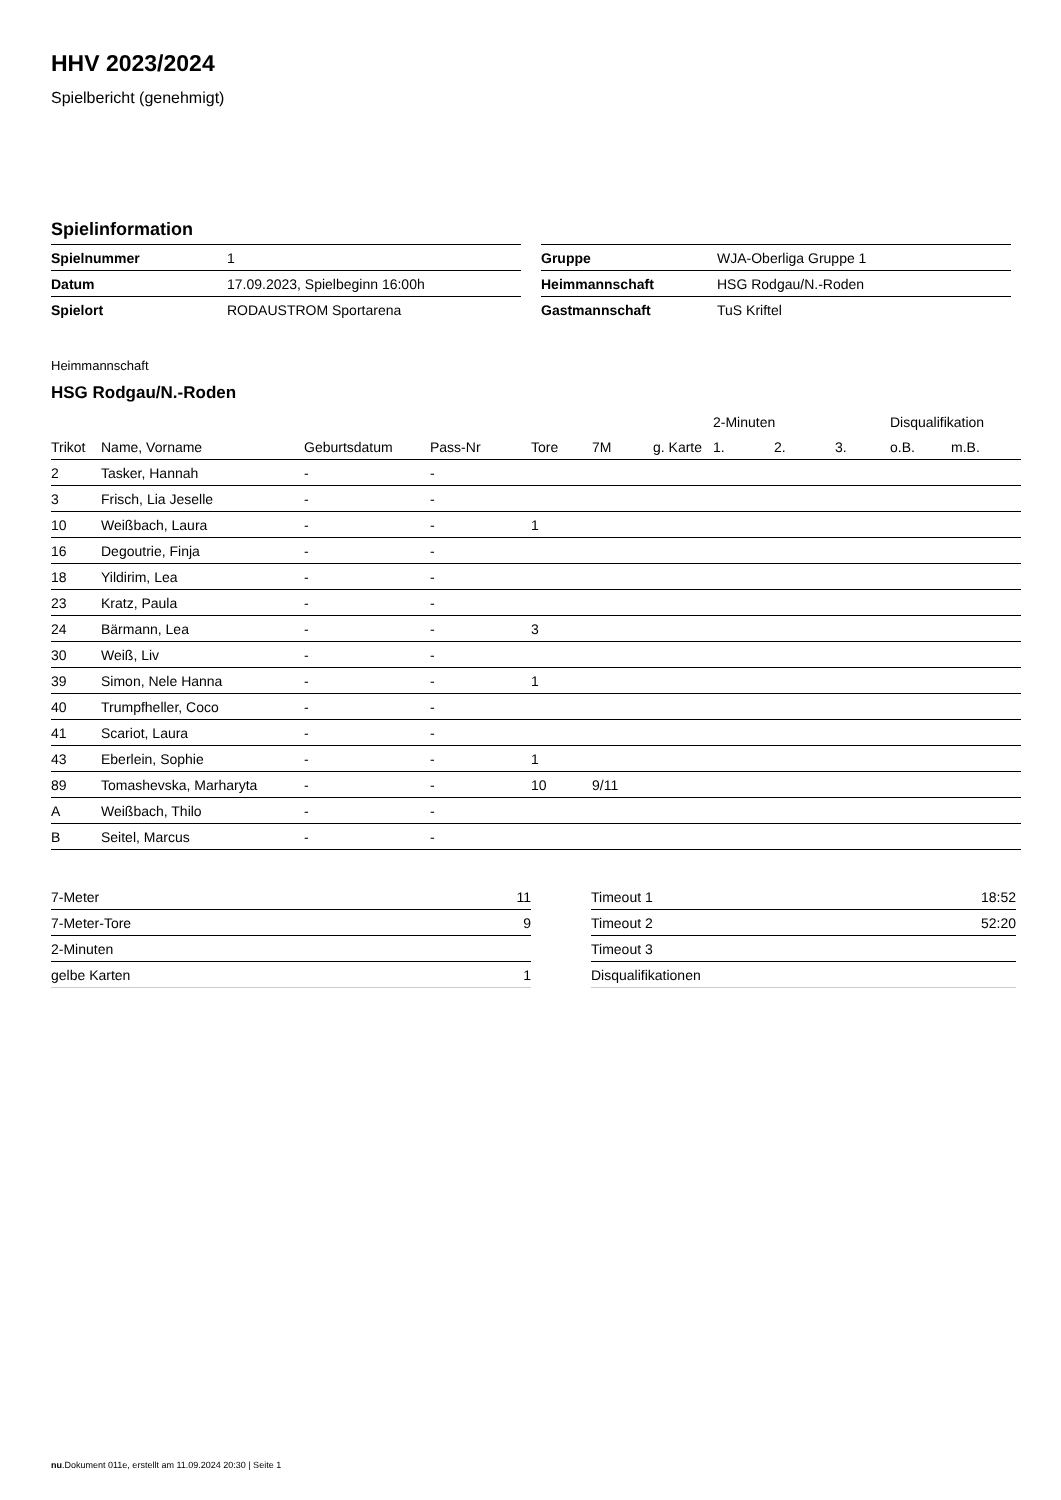HHV 2023/2024
Spielbericht (genehmigt)
Spielinformation
| Spielnummer | 1 |
| Datum | 17.09.2023, Spielbeginn 16:00h |
| Spielort | RODAUSTROM Sportarena |
| Gruppe | WJA-Oberliga Gruppe 1 |
| Heimmannschaft | HSG Rodgau/N.-Roden |
| Gastmannschaft | TuS Kriftel |
Heimmannschaft
HSG Rodgau/N.-Roden
| | | | | | | | 2-Minuten | | | Disqualifikation | |
| --- | --- | --- | --- | --- | --- | --- | --- | --- | --- | --- | --- |
| Trikot | Name, Vorname | Geburtsdatum | Pass-Nr | Tore | 7M | g. Karte | 1. | 2. | 3. | o.B. | m.B. |
| 2 | Tasker, Hannah | - | - | | | | | | | | |
| 3 | Frisch, Lia Jeselle | - | - | | | | | | | | |
| 10 | Weißbach, Laura | - | - | 1 | | | | | | | |
| 16 | Degoutrie, Finja | - | - | | | | | | | | |
| 18 | Yildirim, Lea | - | - | | | | | | | | |
| 23 | Kratz, Paula | - | - | | | | | | | | |
| 24 | Bärmann, Lea | - | - | 3 | | | | | | | |
| 30 | Weiß, Liv | - | - | | | | | | | | |
| 39 | Simon, Nele Hanna | - | - | 1 | | | | | | | |
| 40 | Trumpfheller, Coco | - | - | | | | | | | | |
| 41 | Scariot, Laura | - | - | | | | | | | | |
| 43 | Eberlein, Sophie | - | - | 1 | | | | | | | |
| 89 | Tomashevska, Marharyta | - | - | 10 | 9/11 | | | | | | |
| A | Weißbach, Thilo | - | - | | | | | | | | |
| B | Seitel, Marcus | - | - | | | | | | | | |
| 7-Meter | 11 |
| 7-Meter-Tore | 9 |
| 2-Minuten | |
| gelbe Karten | 1 |
| Timeout 1 | 18:52 |
| Timeout 2 | 52:20 |
| Timeout 3 | |
| Disqualifikationen | |
nu.Dokument 011e, erstellt am 11.09.2024 20:30 | Seite 1